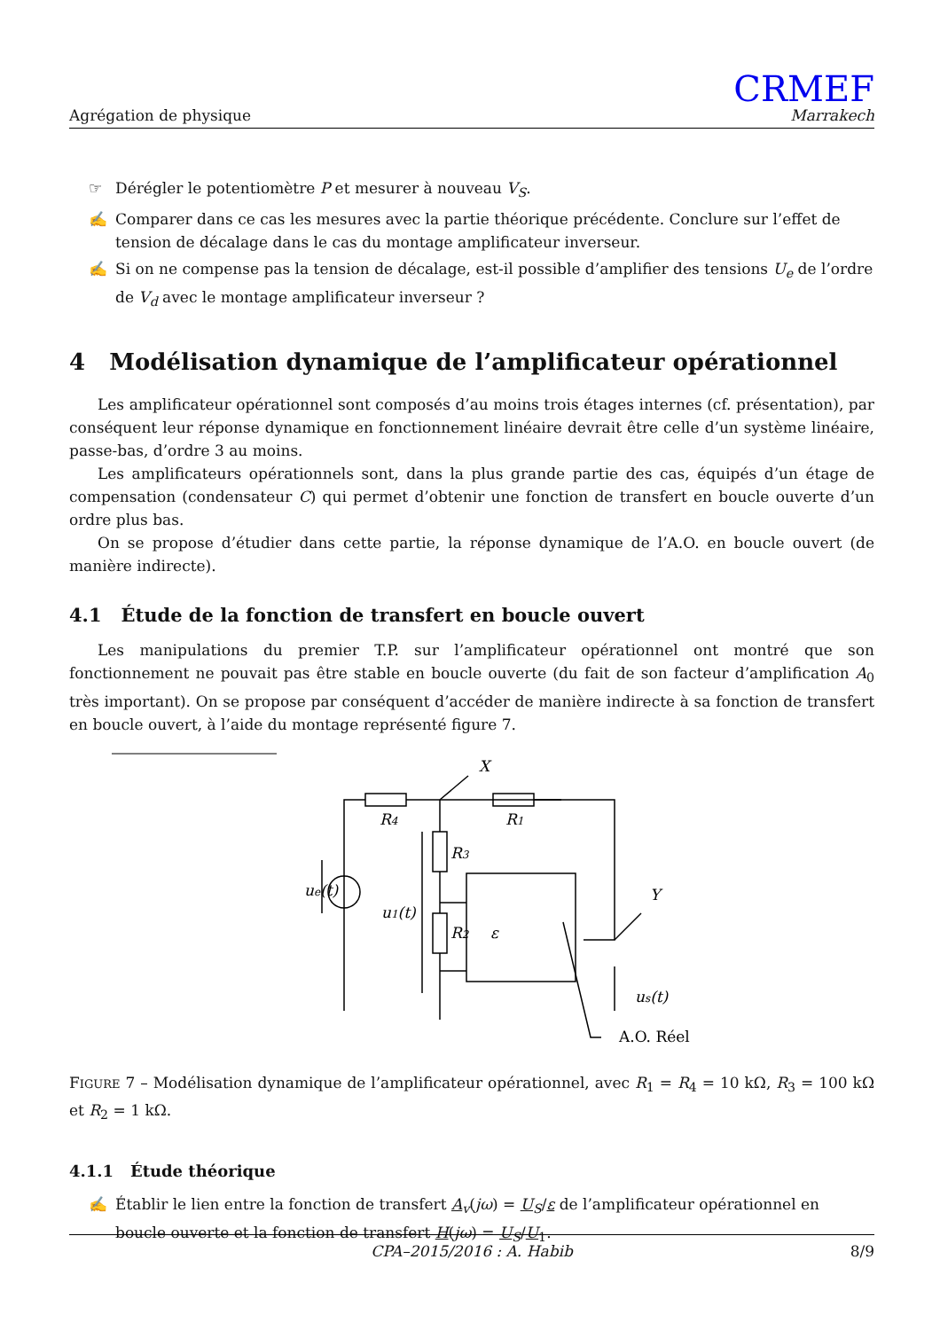Agrégation de physique
CRMEF
Marrakech
☞ Dérégler le potentiomètre P et mesurer à nouveau V<sub>S</sub>.
✍ Comparer dans ce cas les mesures avec la partie théorique précédente. Conclure sur l’effet de tension de décalage dans le cas du montage amplificateur inverseur.
✍ Si on ne compense pas la tension de décalage, est-il possible d’amplifier des tensions U<sub>e</sub> de l’ordre de V<sub>d</sub> avec le montage amplificateur inverseur ?
4 Modélisation dynamique de l’amplificateur opérationnel
Les amplificateur opérationnel sont composés d’au moins trois étages internes (cf. présentation), par conséquent leur réponse dynamique en fonctionnement linéaire devrait être celle d’un système linéaire, passe-bas, d’ordre 3 au moins.
Les amplificateurs opérationnels sont, dans la plus grande partie des cas, équipés d’un étage de compensation (condensateur C) qui permet d’obtenir une fonction de transfert en boucle ouverte d’un ordre plus bas.
On se propose d’étudier dans cette partie, la réponse dynamique de l’A.O. en boucle ouvert (de manière indirecte).
4.1 Étude de la fonction de transfert en boucle ouvert
Les manipulations du premier T.P. sur l’amplificateur opérationnel ont montré que son fonctionnement ne pouvait pas être stable en boucle ouverte (du fait de son facteur d’amplification A<sub>0</sub> très important). On se propose par conséquent d’accéder de manière indirecte à sa fonction de transfert en boucle ouvert, à l’aide du montage représenté figure 7.
ue(t)
R4
R1
R3
u1(t)
R2
ε
us(t)
X
Y
A.O. Réel
FIGURE 7 – Modélisation dynamique de l’amplificateur opérationnel, avec R<sub>1</sub> = R<sub>4</sub> = 10 kΩ, R<sub>3</sub> = 100 kΩ et R<sub>2</sub> = 1 kΩ.
4.1.1 Étude théorique
✍ Établir le lien entre la fonction de transfert A<sub>v</sub>(jω) = U<sub>S</sub>/ε de l’amplificateur opérationnel en boucle ouverte et la fonction de transfert H(jω) = U<sub>S</sub>/U<sub>1</sub>.
CPA–2015/2016 : A. Habib 8/9